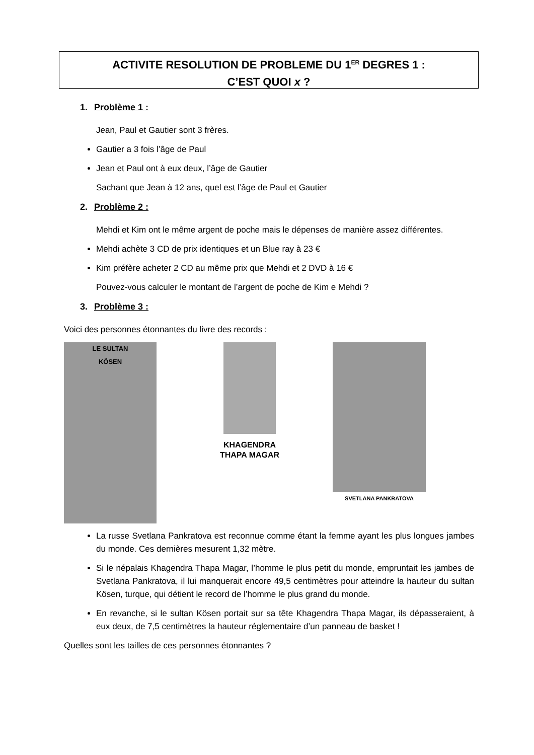ACTIVITE RESOLUTION DE PROBLEME DU 1<sup>ER</sup> DEGRES 1 :
C’EST QUOI x ?
1. Problème 1 :
Jean, Paul et Gautier sont 3 frères.
Gautier a 3 fois l’âge de Paul
Jean et Paul ont à eux deux, l’âge de Gautier
Sachant que Jean à 12 ans, quel est l’âge de Paul et Gautier
2. Problème 2 :
Mehdi et Kim ont le même argent de poche mais le dépenses de manière assez différentes.
Mehdi achète 3 CD de prix identiques et un Blue ray à 23 €
Kim préfère acheter 2 CD au même prix que Mehdi et 2 DVD à 16 €
Pouvez-vous calculer le montant de l’argent de poche de Kim e Mehdi ?
3. Problème 3 :
Voici des personnes étonnantes du livre des records :
LE SULTAN
KÖSEN
KHAGENDRA
THAPA MAGAR
SVETLANA PANKRATOVA
La russe Svetlana Pankratova est reconnue comme étant la femme ayant les plus longues jambes du monde. Ces dernières mesurent 1,32 mètre.
Si le népalais Khagendra Thapa Magar, l’homme le plus petit du monde, empruntait les jambes de Svetlana Pankratova, il lui manquerait encore 49,5 centimètres pour atteindre la hauteur du sultan Kösen, turque, qui détient le record de l’homme le plus grand du monde.
En revanche, si le sultan Kösen portait sur sa tête Khagendra Thapa Magar, ils dépasseraient, à eux deux, de 7,5 centimètres la hauteur réglementaire d’un panneau de basket !
Quelles sont les tailles de ces personnes étonnantes ?